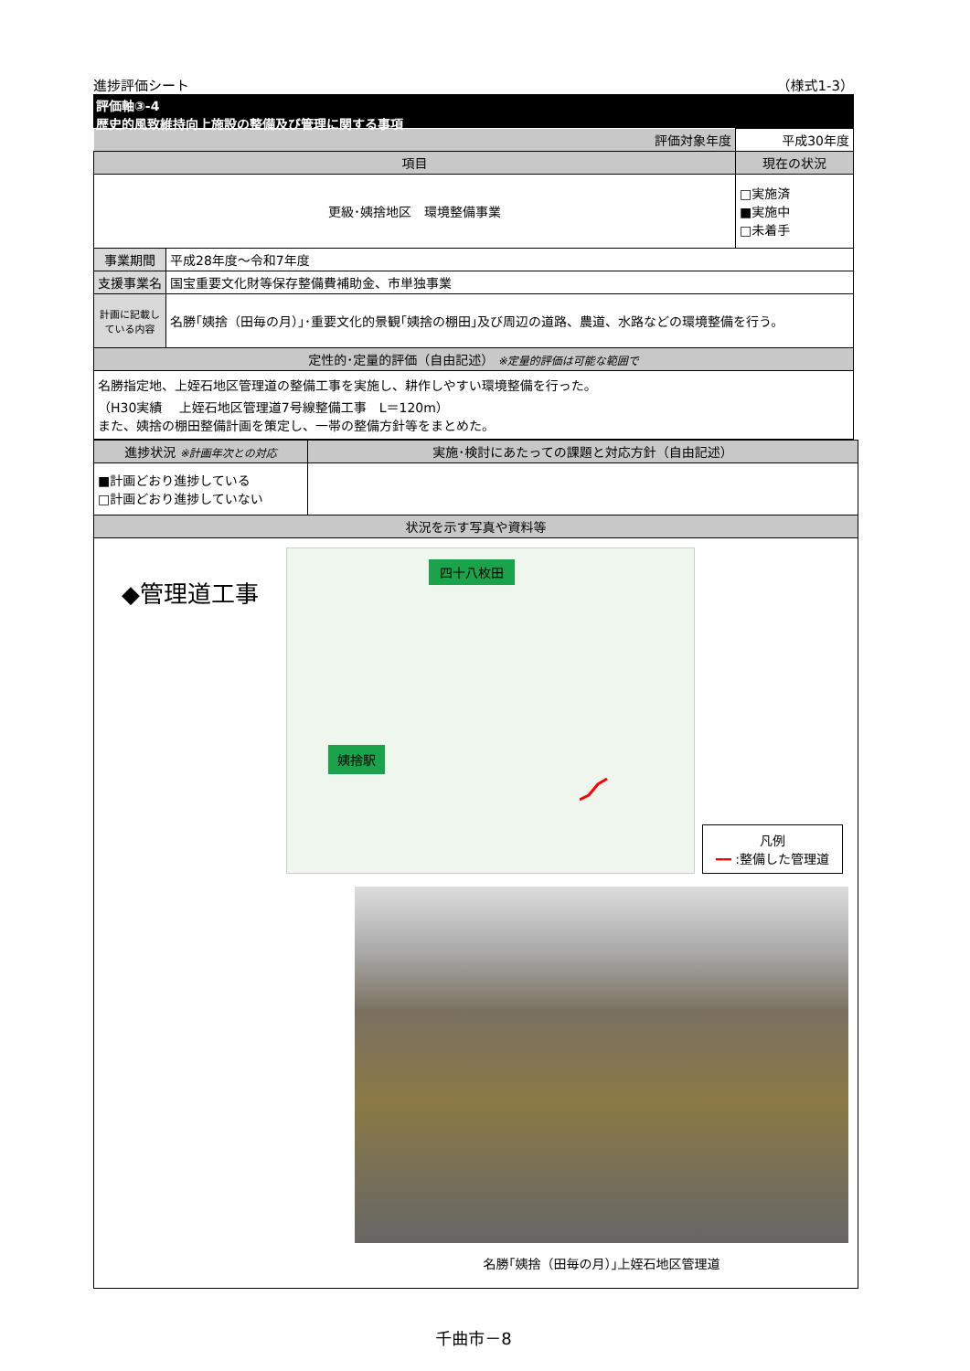進捗評価シート （様式1-3）
評価軸③-4
歴史的風致維持向上施設の整備及び管理に関する事項
| 評価対象年度 | | 平成30年度 |
| 項目 | | 現在の状況 |
| 更級･姨捨地区 環境整備事業 | | □実施済 ■実施中 □未着手 |
| 事業期間 | 平成28年度～令和7年度 | |
| 支援事業名 | 国宝重要文化財等保存整備費補助金、市単独事業 | |
| 計画に記載している内容 | 名勝｢姨捨（田毎の月）｣･重要文化的景観｢姨捨の棚田｣及び周辺の道路、農道、水路などの環境整備を行う。 | |
| 定性的･定量的評価（自由記述） ※定量的評価は可能な範囲で | | |
| 名勝指定地、上姪石地区管理道の整備工事を実施し、耕作しやすい環境整備を行った。 （H30実績 上姪石地区管理道7号線整備工事 L＝120m） また、姨捨の棚田整備計画を策定し、一帯の整備方針等をまとめた。 | | |
| 進捗状況 ※計画年次との対応 | 実施･検討にあたっての課題と対応方針（自由記述） |
| --- | --- |
| ■計画どおり進捗している □計画どおり進捗していない | |
| 状況を示す写真や資料等 | |
| ◆管理道工事 四十八枚田 姨捨駅 凡例 ━━ :整備した管理道 名勝｢姨捨（田毎の月）｣上姪石地区管理道 | |
千曲市－8